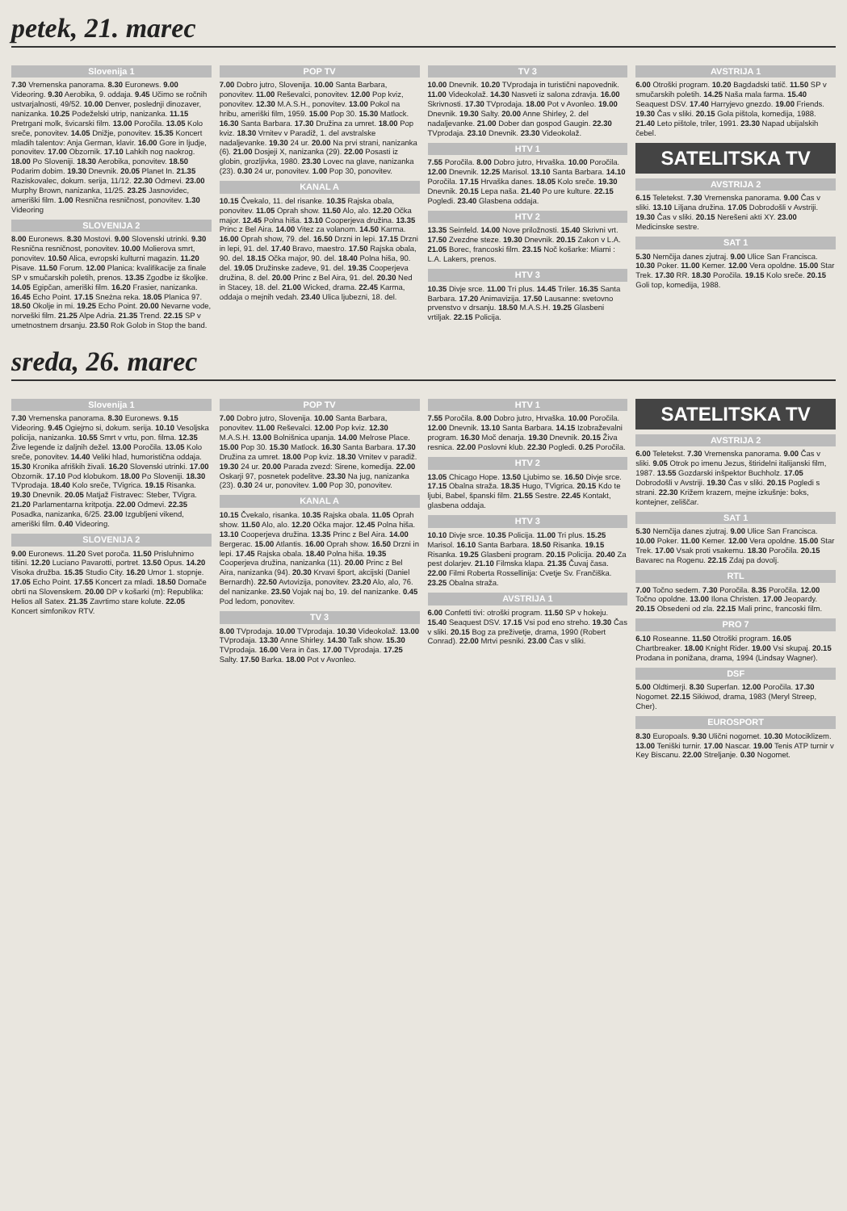petek, 21. marec
Slovenija 1
7.30 Vremenska panorama. 8.30 Euronews. 9.00 Videoring. 9.30 Aerobika, 9. oddaja. 9.45 Učimo se ročnih ustvarjalnosti, 49/52. 10.00 Denver, poslednji dinozaver, nanizanka. 10.25 Podeželski utrip, nanizanka. 11.15 Pretrgani molk, švicarski film. 13.00 Poročila. 13.05 Kolo sreče, ponovitev. 14.05 Dnižje, ponovitev. 15.35 Koncert mladih talentov: Anja German, klavir. 16.00 Gore in ljudje, ponovitev. 17.00 Obzornik. 17.10 Lahkih nog naokrog. 18.00 Po Sloveniji. 18.30 Aerobika, ponovitev. 18.50 Podarim dobim. 19.30 Dnevnik. 20.05 Planet In. 21.35 Raziskovalec, dokum. serija, 11/12. 22.30 Odmevi. 23.00 Murphy Brown, nanizanka, 11/25. 23.25 Jasnovidec, ameriški film. 1.00 Resnična resničnost, ponovitev. 1.30 Videoring
SLOVENIJA 2
8.00 Euronews. 8.30 Mostovi. 9.00 Slovenski utrinki. 9.30 Resnična resničnost, ponovitev. 10.00 Molierova smrt, ponovitev. 10.50 Alica, evropski kulturni magazin. 11.20 Pisave. 11.50 Forum. 12.00 Planica: kvalifikacije za finale SP v smučarskih poletih, prenos. 13.35 Zgodbe iz školjke. 14.05 Egipčan, ameriški film. 16.20 Frasier, nanizanka. 16.45 Echo Point. 17.15 Sneżna reka. 18.05 Planica 97. 18.50 Okolje in mi. 19.25 Echo Point. 20.00 Nevarne vode, norveški film. 21.25 Alpe Adria. 21.35 Trend. 22.15 SP v umetnostnem drsanju. 23.50 Rok Golob in Stop the band.
POP TV
7.00 Dobro jutro, Slovenija. 10.00 Santa Barbara, ponovitev. 11.00 Reševalci, ponovitev. 12.00 Pop kviz, ponovitev. 12.30 M.A.S.H., ponovitev. 13.00 Pokol na hribu, ameriški film, 1959. 15.00 Pop 30. 15.30 Matlock. 16.30 Santa Barbara. 17.30 Družina za umret. 18.00 Pop kviz. 18.30 Vrnitev v Paradiž, 1. del avstralske nadaljevanke. 19.30 24 ur. 20.00 Na prvi strani, nanizanka (6). 21.00 Dosjeji X, nanizanka (29). 22.00 Posasti iz globin, grozljivka, 1980. 23.30 Lovec na glave, nanizanka (23). 0.30 24 ur, ponovitev. 1.00 Pop 30, ponovitev.
KANAL A
10.15 Čvekalo, 11. del risanke. 10.35 Rajska obala, ponovitev. 11.05 Oprah show. 11.50 Alo, alo. 12.20 Očka major. 12.45 Polna hiša. 13.10 Cooperjeva družina. 13.35 Princ z Bel Aira. 14.00 Vitez za volanom. 14.50 Karma. 16.00 Oprah show, 79. del. 16.50 Drzni in lepi. 17.15 Drzni in lepi, 91. del. 17.40 Bravo, maestro. 17.50 Rajska obala, 90. del. 18.15 Očka major, 90. del. 18.40 Polna hiša, 90. del. 19.05 Družinske zadeve, 91. del. 19.35 Cooperjeva družina, 8. del. 20.00 Princ z Bel Aira, 91. del. 20.30 Ned in Stacey, 18. del. 21.00 Wicked, drama. 22.45 Karma, oddaja o mejnih vedah. 23.40 Ulica ljubezni, 18. del.
TV 3
10.00 Dnevnik. 10.20 TVprodaja in turistični napovednik. 11.00 Videokolaž. 14.30 Nasveti iz salona zdravja. 16.00 Skrivnosti. 17.30 TVprodaja. 18.00 Pot v Avonleo. 19.00 Dnevnik. 19.30 Salty. 20.00 Anne Shirley, 2. del nadaljevanke. 21.00 Dober dan gospod Gaugin. 22.30 TVprodaja. 23.10 Dnevnik. 23.30 Videokolaž.
HTV 1
7.55 Poročila. 8.00 Dobro jutro, Hrvaška. 10.00 Poročila. 12.00 Dnevnik. 12.25 Marisol. 13.10 Santa Barbara. 14.10 Poročila. 17.15 Hrvaška danes. 18.05 Kolo sreče. 19.30 Dnevnik. 20.15 Lepa naša. 21.40 Po ure kulture. 22.15 Pogledi. 23.40 Glasbena oddaja.
HTV 2
13.35 Seinfeld. 14.00 Nove priložnosti. 15.40 Skrivni vrt. 17.50 Zvezdne steze. 19.30 Dnevnik. 20.15 Zakon v L.A. 21.05 Borec, francoski film. 23.15 Noč košarke: Miami : L.A. Lakers, prenos.
HTV 3
10.35 Divje srce. 11.00 Tri plus. 14.45 Triler. 16.35 Santa Barbara. 17.20 Animavizija. 17.50 Lausanne: svetovno prvenstvo v drsanju. 18.50 M.A.S.H. 19.25 Glasbeni vrtiljak. 22.15 Policija.
AVSTRIJA 1
6.00 Otroški program. 10.20 Bagdadski tatič. 11.50 SP v smučarskih poletih. 14.25 Naša mala farma. 15.40 Seaquest DSV. 17.40 Harryjevo gnezdo. 19.00 Friends. 19.30 Čas v sliki. 20.15 Gola pištola, komedija, 1988. 21.40 Leto pištole, triler, 1991. 23.30 Napad ubijalskih čebel.
SATELITSKA TV
AVSTRIJA 2
6.15 Teletekst. 7.30 Vremenska panorama. 9.00 Čas v sliki. 13.10 Liljana družina. 17.05 Dobrodošli v Avstriji. 19.30 Čas v sliki. 20.15 Nerešeni akti XY. 23.00 Medicinske sestre.
SAT 1
5.30 Nemčija danes zjutraj. 9.00 Ulice San Francisca. 10.30 Poker. 11.00 Kemer. 12.00 Vera opoldne. 15.00 Star Trek. 17.30 RR. 18.30 Poročila. 19.15 Kolo sreče. 20.15 Goli top, komedija, 1988.
sreda, 26. marec
Slovenija 1
7.30 Vremenska panorama. 8.30 Euronews. 9.15 Videoring. 9.45 Ogiejmo si, dokum. serija. 10.10 Vesoljska policija, nanizanka. 10.55 Smrt v vrtu, pon. filma. 12.35 Žive legende iz daljnih dežel. 13.00 Poročila. 13.05 Kolo sreče, ponovitev. 14.40 Veliki hlad, humoristična oddaja. 15.30 Kronika afriških živali. 16.20 Slovenski utrinki. 17.00 Obzornik. 17.10 Pod klobukom. 18.00 Po Sloveniji. 18.30 TVprodaja. 18.40 Kolo sreče, TVigrica. 19.15 Risanka. 19.30 Dnevnik. 20.05 Matjaž Fistravec: Steber, TVigra. 21.20 Parlamentarna kritpotja. 22.00 Odmevi. 22.35 Posadka, nanizanka, 6/25. 23.00 Izgubljeni vikend, ameriški film. 0.40 Videoring.
SLOVENIJA 2
9.00 Euronews. 11.20 Svet poroča. 11.50 Prisluhnimo tišini. 12.20 Luciano Pavarotti, portret. 13.50 Opus. 14.20 Visoka družba. 15.35 Studio City. 16.20 Umor 1. stopnje. 17.05 Echo Point. 17.55 Koncert za mladi. 18.50 Domače obrti na Slovenskem. 20.00 DP v košarki (m): Republika: Helios all Satex. 21.35 Zavrtimo stare kolute. 22.05 Koncert simfonikov RTV.
POP TV
7.00 Dobro jutro, Slovenija. 10.00 Santa Barbara, ponovitev. 11.00 Reševalci. 12.00 Pop kviz. 12.30 M.A.S.H. 13.00 Bolnišnica upanja. 14.00 Melrose Place. 15.00 Pop 30. 15.30 Matlock. 16.30 Santa Barbara. 17.30 Družina za umret. 18.00 Pop kviz. 18.30 Vrnitev v paradiž. 19.30 24 ur. 20.00 Parada zvezd: Sirene, komedija. 22.00 Oskarji 97, posnetek podelitve. 23.30 Na jug, nanizanka (23). 0.30 24 ur, ponovitev. 1.00 Pop 30, ponovitev.
KANAL A
10.15 Čvekalo, risanka. 10.35 Rajska obala. 11.05 Oprah show. 11.50 Alo, alo. 12.20 Očka major. 12.45 Polna hiša. 13.10 Cooperjeva družina. 13.35 Princ z Bel Aira. 14.00 Bergerac. 15.00 Atlantis. 16.00 Oprah show. 16.50 Drzni in lepi. 17.45 Rajska obala. 18.40 Polna hiša. 19.35 Cooperjeva družina, nanizanka (11). 20.00 Princ z Bel Aira, nanizanka (94). 20.30 Krvavi šport, akcijski (Daniel Bernardh). 22.50 Avtovizija, ponovitev. 23.20 Alo, alo, 76. del nanizanke. 23.50 Vojak naj bo, 19. del nanizanke. 0.45 Pod ledom, ponovitev.
TV 3
8.00 TVprodaja. 10.00 TVprodaja. 10.30 Videokolaž. 13.00 TVprodaja. 13.30 Anne Shirley. 14.30 Talk show. 15.30 TVprodaja. 16.00 Vera in čas. 17.00 TVprodaja. 17.25 Salty. 17.50 Barka. 18.00 Pot v Avonleo.
HTV 1
7.55 Poročila. 8.00 Dobro jutro, Hrvaška. 10.00 Poročila. 12.00 Dnevnik. 13.10 Santa Barbara. 14.15 Izobraževalni program. 16.30 Moč denarja. 19.30 Dnevnik. 20.15 Živa resnica. 22.00 Poslovni klub. 22.30 Pogledi. 0.25 Poročila.
HTV 2
13.05 Chicago Hope. 13.50 Ljubimo se. 16.50 Divje srce. 17.15 Obalna straža. 18.35 Hugo, TVigrica. 20.15 Kdo te ljubi, Babel, španski film. 21.55 Sestre. 22.45 Kontakt, glasbena oddaja.
HTV 3
10.10 Divje srce. 10.35 Policija. 11.00 Tri plus. 15.25 Marisol. 16.10 Santa Barbara. 18.50 Risanka. 19.15 Risanka. 19.25 Glasbeni program. 20.15 Policija. 20.40 Za pest dolarjev. 21.10 Filmska klapa. 21.35 Čuvaj časa. 22.00 Filmi Roberta Rossellinija: Cvetje Sv. Frančiška. 23.25 Obalna straža.
AVSTRIJA 1
6.00 Confetti tivi: otroški program. 11.50 SP v hokeju. 15.40 Seaquest DSV. 17.15 Vsi pod eno streho. 19.30 Čas v sliki. 20.15 Bog za preživetje, drama, 1990 (Robert Conrad). 22.00 Mrtvi pesniki. 23.00 Čas v sliki.
SATELITSKA TV
AVSTRIJA 2
6.00 Teletekst. 7.30 Vremenska panorama. 9.00 Čas v sliki. 9.05 Otrok po imenu Jezus, štiridelni italijanski film, 1987. 13.55 Gozdarski inšpektor Buchholz. 17.05 Dobrodošli v Avstriji. 19.30 Čas v sliki. 20.15 Pogledi s strani. 22.30 Križem krazem, mejne izkušnje: boks, kontejner, zeliščar.
SAT 1
5.30 Nemčija danes zjutraj. 9.00 Ulice San Francisca. 10.00 Poker. 11.00 Kemer. 12.00 Vera opoldne. 15.00 Star Trek. 17.00 Vsak proti vsakemu. 18.30 Poročila. 20.15 Bavarec na Rogenu. 22.15 Zdaj pa dovolj.
RTL
7.00 Točno sedem. 7.30 Poročila. 8.35 Poročila. 12.00 Točno opoldne. 13.00 Ilona Christen. 17.00 Jeopardy. 20.15 Obsedeni od zla. 22.15 Mali princ, francoski film.
PRO 7
6.10 Roseanne. 11.50 Otroški program. 16.05 Chartbreaker. 18.00 Knight Rider. 19.00 Vsi skupaj. 20.15 Prodana in ponižana, drama, 1994 (Lindsay Wagner).
DSF
5.00 Oldtimerji. 8.30 Superfan. 12.00 Poročila. 17.30 Nogomet. 22.15 Sikiwod, drama, 1983 (Meryl Streep, Cher).
EUROSPORT
8.30 Europoals. 9.30 Ulični nogomet. 10.30 Motociklizem. 13.00 Teniški turnir. 17.00 Nascar. 19.00 Tenis ATP turnir v Key Biscanu. 22.00 Streljanje. 0.30 Nogomet.